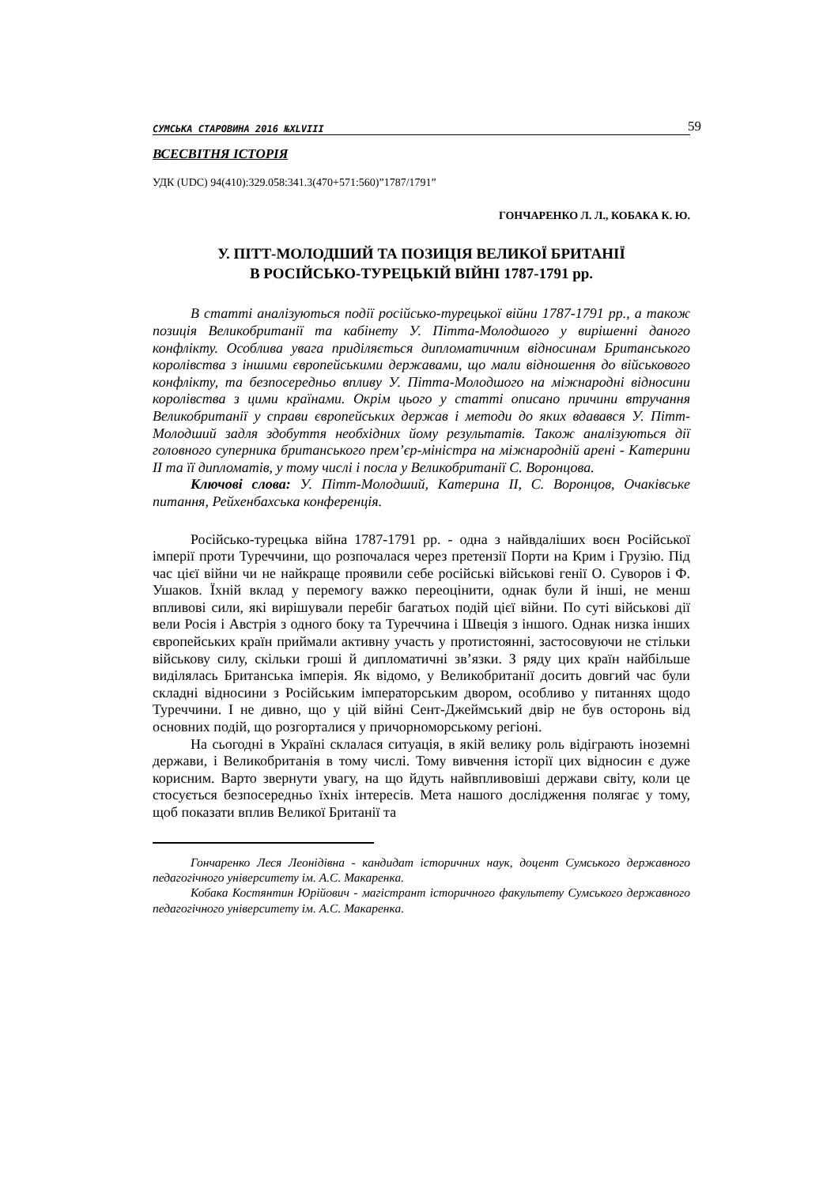СУМСЬКА СТАРОВИНА 2016 №XLVIII 59
ВСЕСВІТНЯ ІСТОРІЯ
УДК (UDC) 94(410):329.058:341.3(470+571:560)”1787/1791”
ГОНЧАРЕНКО Л. Л., КОБАКА К. Ю.
У. ПІТТ-МОЛОДШИЙ ТА ПОЗИЦІЯ ВЕЛИКОЇ БРИТАНІЇ
В РОСІЙСЬКО-ТУРЕЦЬКІЙ ВІЙНІ 1787-1791 рр.
В статті аналізуються події російсько-турецької війни 1787-1791 рр., а також позиція Великобританії та кабінету У. Пітта-Молодшого у вирішенні даного конфлікту. Особлива увага приділяється дипломатичним відносинам Британського королівства з іншими європейськими державами, що мали відношення до військового конфлікту, та безпосередньо впливу У. Пітта-Молодшого на міжнародні відносини королівства з цими країнами. Окрім цього у статті описано причини втручання Великобританії у справи європейських держав і методи до яких вдавався У. Пітт-Молодший задля здобуття необхідних йому результатів. Також аналізуються дії головного суперника британського прем’єр-міністра на міжнародній арені - Катерини II та її дипломатів, у тому числі і посла у Великобританії С. Воронцова.
Ключові слова: У. Пітт-Молодший, Катерина II, С. Воронцов, Очаківське питання, Рейхенбахська конференція.
Російсько-турецька війна 1787-1791 рр. - одна з найвдаліших воєн Російської імперії проти Туреччини, що розпочалася через претензії Порти на Крим і Грузію. Під час цієї війни чи не найкраще проявили себе російські військові генії О. Суворов і Ф. Ушаков. Їхній вклад у перемогу важко переоцінити, однак були й інші, не менш впливові сили, які вирішували перебіг багатьох подій цієї війни. По суті військові дії вели Росія і Австрія з одного боку та Туреччина і Швеція з іншого. Однак низка інших європейських країн приймали активну участь у протистоянні, застосовуючи не стільки військову силу, скільки гроші й дипломатичні зв’язки. З ряду цих країн найбільше виділялась Британська імперія. Як відомо, у Великобританії досить довгий час були складні відносини з Російським імператорським двором, особливо у питаннях щодо Туреччини. І не дивно, що у цій війні Сент-Джеймський двір не був осторонь від основних подій, що розгорталися у причорноморському регіоні.
На сьогодні в Україні склалася ситуація, в якій велику роль відіграють іноземні держави, і Великобританія в тому числі. Тому вивчення історії цих відносин є дуже корисним. Варто звернути увагу, на що йдуть найвпливовіші держави світу, коли це стосується безпосередньо їхніх інтересів. Мета нашого дослідження полягає у тому, щоб показати вплив Великої Британії та
Гончаренко Леся Леонідівна - кандидат історичних наук, доцент Сумського державного педагогічного університету ім. А.С. Макаренка.
Кобака Костянтин Юрійович - магістрант історичного факультету Сумського державного педагогічного університету ім. А.С. Макаренка.